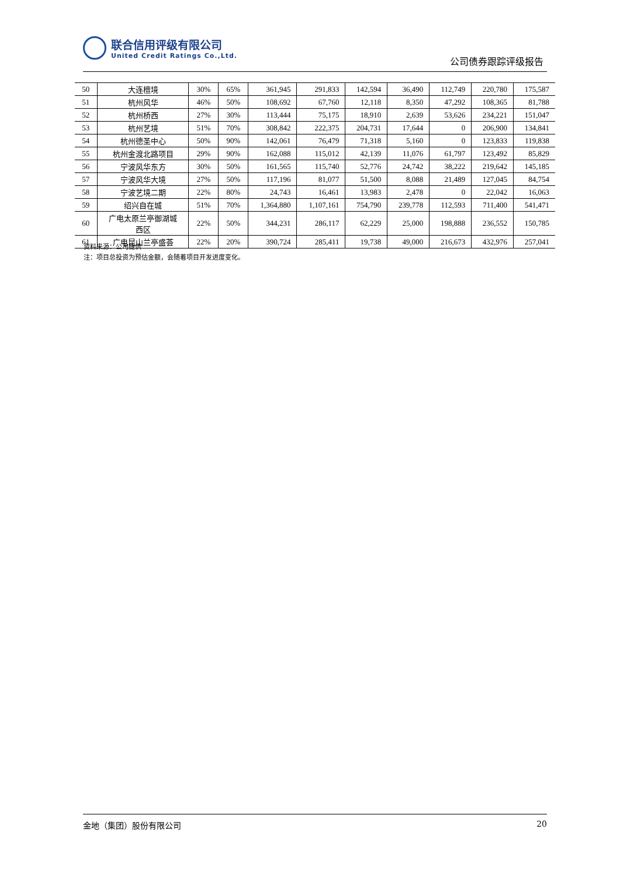联合信用评级有限公司
United Credit Ratings Co.,Ltd.
公司债券跟踪评级报告
| 50 | 大连檀境 | 30% | 65% | 361,945 | 291,833 | 142,594 | 36,490 | 112,749 | 220,780 | 175,587 |
| 51 | 杭州风华 | 46% | 50% | 108,692 | 67,760 | 12,118 | 8,350 | 47,292 | 108,365 | 81,788 |
| 52 | 杭州桥西 | 27% | 30% | 113,444 | 75,175 | 18,910 | 2,639 | 53,626 | 234,221 | 151,047 |
| 53 | 杭州艺境 | 51% | 70% | 308,842 | 222,375 | 204,731 | 17,644 | 0 | 206,900 | 134,841 |
| 54 | 杭州德圣中心 | 50% | 90% | 142,061 | 76,479 | 71,318 | 5,160 | 0 | 123,833 | 119,838 |
| 55 | 杭州金渡北路项目 | 29% | 90% | 162,088 | 115,012 | 42,139 | 11,076 | 61,797 | 123,492 | 85,829 |
| 56 | 宁波风华东方 | 30% | 50% | 161,565 | 115,740 | 52,776 | 24,742 | 38,222 | 219,642 | 145,185 |
| 57 | 宁波风华大境 | 27% | 50% | 117,196 | 81,077 | 51,500 | 8,088 | 21,489 | 127,045 | 84,754 |
| 58 | 宁波艺境二期 | 22% | 80% | 24,743 | 16,461 | 13,983 | 2,478 | 0 | 22,042 | 16,063 |
| 59 | 绍兴自在城 | 51% | 70% | 1,364,880 | 1,107,161 | 754,790 | 239,778 | 112,593 | 711,400 | 541,471 |
| 60 | 广电太原兰亭御湖城 西区 | 22% | 50% | 344,231 | 286,117 | 62,229 | 25,000 | 198,888 | 236,552 | 150,785 |
| 61 | 广电昆山兰亭盛荟 | 22% | 20% | 390,724 | 285,411 | 19,738 | 49,000 | 216,673 | 432,976 | 257,041 |
资料来源：公司提供
注：项目总投资为预估金额，会随着项目开发进度变化。
金地（集团）股份有限公司 20